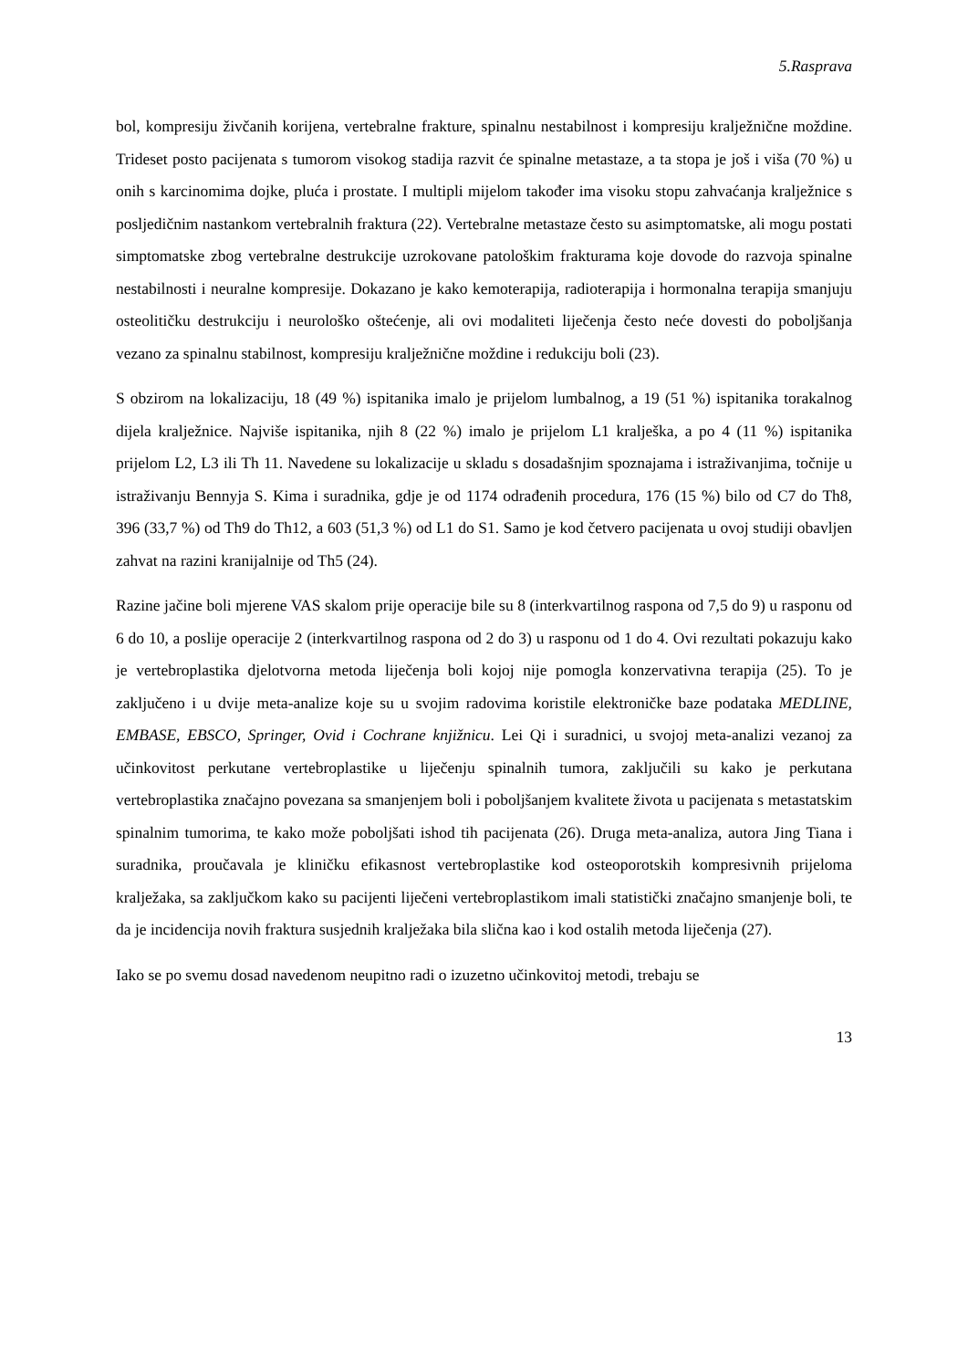5.Rasprava
bol, kompresiju živčanih korijena, vertebralne frakture, spinalnu nestabilnost i kompresiju kralježnične moždine. Trideset posto pacijenata s tumorom visokog stadija razvit će spinalne metastaze, a ta stopa je još i viša (70 %) u onih s karcinomima dojke, pluća i prostate. I multipli mijelom također ima visoku stopu zahvaćanja kralježnice s posljedičnim nastankom vertebralnih fraktura (22). Vertebralne metastaze često su asimptomatske, ali mogu postati simptomatske zbog vertebralne destrukcije uzrokovane patološkim frakturama koje dovode do razvoja spinalne nestabilnosti i neuralne kompresije. Dokazano je kako kemoterapija, radioterapija i hormonalna terapija smanjuju osteolitičku destrukciju i neurološko oštećenje, ali ovi modaliteti liječenja često neće dovesti do poboljšanja vezano za spinalnu stabilnost, kompresiju kralježnične moždine i redukciju boli (23).
S obzirom na lokalizaciju, 18 (49 %) ispitanika imalo je prijelom lumbalnog, a 19 (51 %) ispitanika torakalnog dijela kralježnice. Najviše ispitanika, njih 8 (22 %) imalo je prijelom L1 kralješka, a po 4 (11 %) ispitanika prijelom L2, L3 ili Th 11. Navedene su lokalizacije u skladu s dosadašnjim spoznajama i istraživanjima, točnije u istraživanju Bennyja S. Kima i suradnika, gdje je od 1174 odrađenih procedura, 176 (15 %) bilo od C7 do Th8, 396 (33,7 %) od Th9 do Th12, a 603 (51,3 %) od L1 do S1. Samo je kod četvero pacijenata u ovoj studiji obavljen zahvat na razini kranijalnije od Th5 (24).
Razine jačine boli mjerene VAS skalom prije operacije bile su 8 (interkvartilnog raspona od 7,5 do 9) u rasponu od 6 do 10, a poslije operacije 2 (interkvartilnog raspona od 2 do 3) u rasponu od 1 do 4. Ovi rezultati pokazuju kako je vertebroplastika djelotvorna metoda liječenja boli kojoj nije pomogla konzervativna terapija (25). To je zaključeno i u dvije meta-analize koje su u svojim radovima koristile elektroničke baze podataka MEDLINE, EMBASE, EBSCO, Springer, Ovid i Cochrane knjižnicu. Lei Qi i suradnici, u svojoj meta-analizi vezanoj za učinkovitost perkutane vertebroplastike u liječenju spinalnih tumora, zaključili su kako je perkutana vertebroplastika značajno povezana sa smanjenjem boli i poboljšanjem kvalitete života u pacijenata s metastatskim spinalnim tumorima, te kako može poboljšati ishod tih pacijenata (26). Druga meta-analiza, autora Jing Tiana i suradnika, proučavala je kliničku efikasnost vertebroplastike kod osteoporotskih kompresivnih prijeloma kralježaka, sa zaključkom kako su pacijenti liječeni vertebroplastikom imali statistički značajno smanjenje boli, te da je incidencija novih fraktura susjednih kralježaka bila slična kao i kod ostalih metoda liječenja (27).
Iako se po svemu dosad navedenom neupitno radi o izuzetno učinkovitoj metodi, trebaju se
13